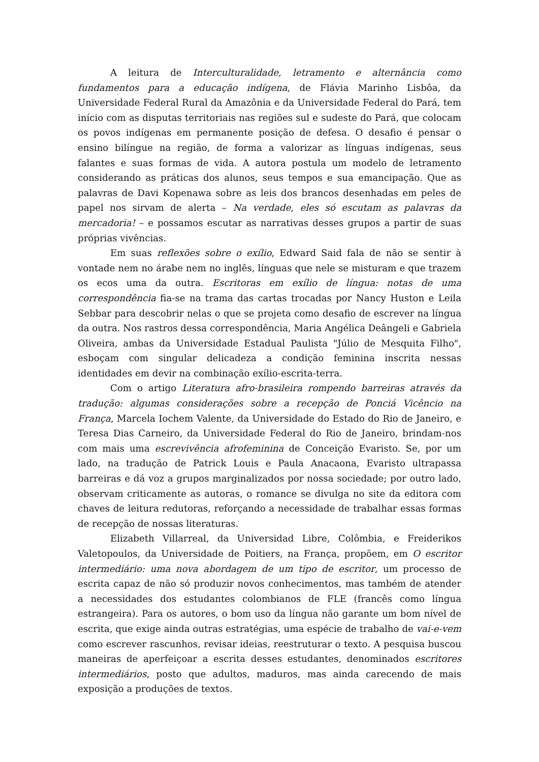A leitura de Interculturalidade, letramento e alternância como fundamentos para a educação indígena, de Flávia Marinho Lisbôa, da Universidade Federal Rural da Amazônia e da Universidade Federal do Pará, tem início com as disputas territoriais nas regiões sul e sudeste do Pará, que colocam os povos indígenas em permanente posição de defesa. O desafio é pensar o ensino bilíngue na região, de forma a valorizar as línguas indígenas, seus falantes e suas formas de vida. A autora postula um modelo de letramento considerando as práticas dos alunos, seus tempos e sua emancipação. Que as palavras de Davi Kopenawa sobre as leis dos brancos desenhadas em peles de papel nos sirvam de alerta – Na verdade, eles só escutam as palavras da mercadoria! – e possamos escutar as narrativas desses grupos a partir de suas próprias vivências.
Em suas reflexões sobre o exílio, Edward Said fala de não se sentir à vontade nem no árabe nem no inglês, línguas que nele se misturam e que trazem os ecos uma da outra. Escritoras em exílio de língua: notas de uma correspondência fia-se na trama das cartas trocadas por Nancy Huston e Leila Sebbar para descobrir nelas o que se projeta como desafio de escrever na língua da outra. Nos rastros dessa correspondência, Maria Angélica Deângeli e Gabriela Oliveira, ambas da Universidade Estadual Paulista "Júlio de Mesquita Filho", esboçam com singular delicadeza a condição feminina inscrita nessas identidades em devir na combinação exílio-escrita-terra.
Com o artigo Literatura afro-brasileira rompendo barreiras através da tradução: algumas considerações sobre a recepção de Ponciá Vicêncio na França, Marcela Iochem Valente, da Universidade do Estado do Rio de Janeiro, e Teresa Dias Carneiro, da Universidade Federal do Rio de Janeiro, brindam-nos com mais uma escrevivência afrofeminina de Conceição Evaristo. Se, por um lado, na tradução de Patrick Louis e Paula Anacaona, Evaristo ultrapassa barreiras e dá voz a grupos marginalizados por nossa sociedade; por outro lado, observam criticamente as autoras, o romance se divulga no site da editora com chaves de leitura redutoras, reforçando a necessidade de trabalhar essas formas de recepção de nossas literaturas.
Elizabeth Villarreal, da Universidad Libre, Colômbia, e Freiderikos Valetopoulos, da Universidade de Poitiers, na França, propõem, em O escritor intermediário: uma nova abordagem de um tipo de escritor, um processo de escrita capaz de não só produzir novos conhecimentos, mas também de atender a necessidades dos estudantes colombianos de FLE (francês como língua estrangeira). Para os autores, o bom uso da língua não garante um bom nível de escrita, que exige ainda outras estratégias, uma espécie de trabalho de vai-e-vem como escrever rascunhos, revisar ideias, reestruturar o texto. A pesquisa buscou maneiras de aperfeiçoar a escrita desses estudantes, denominados escritores intermediários, posto que adultos, maduros, mas ainda carecendo de mais exposição a produções de textos.